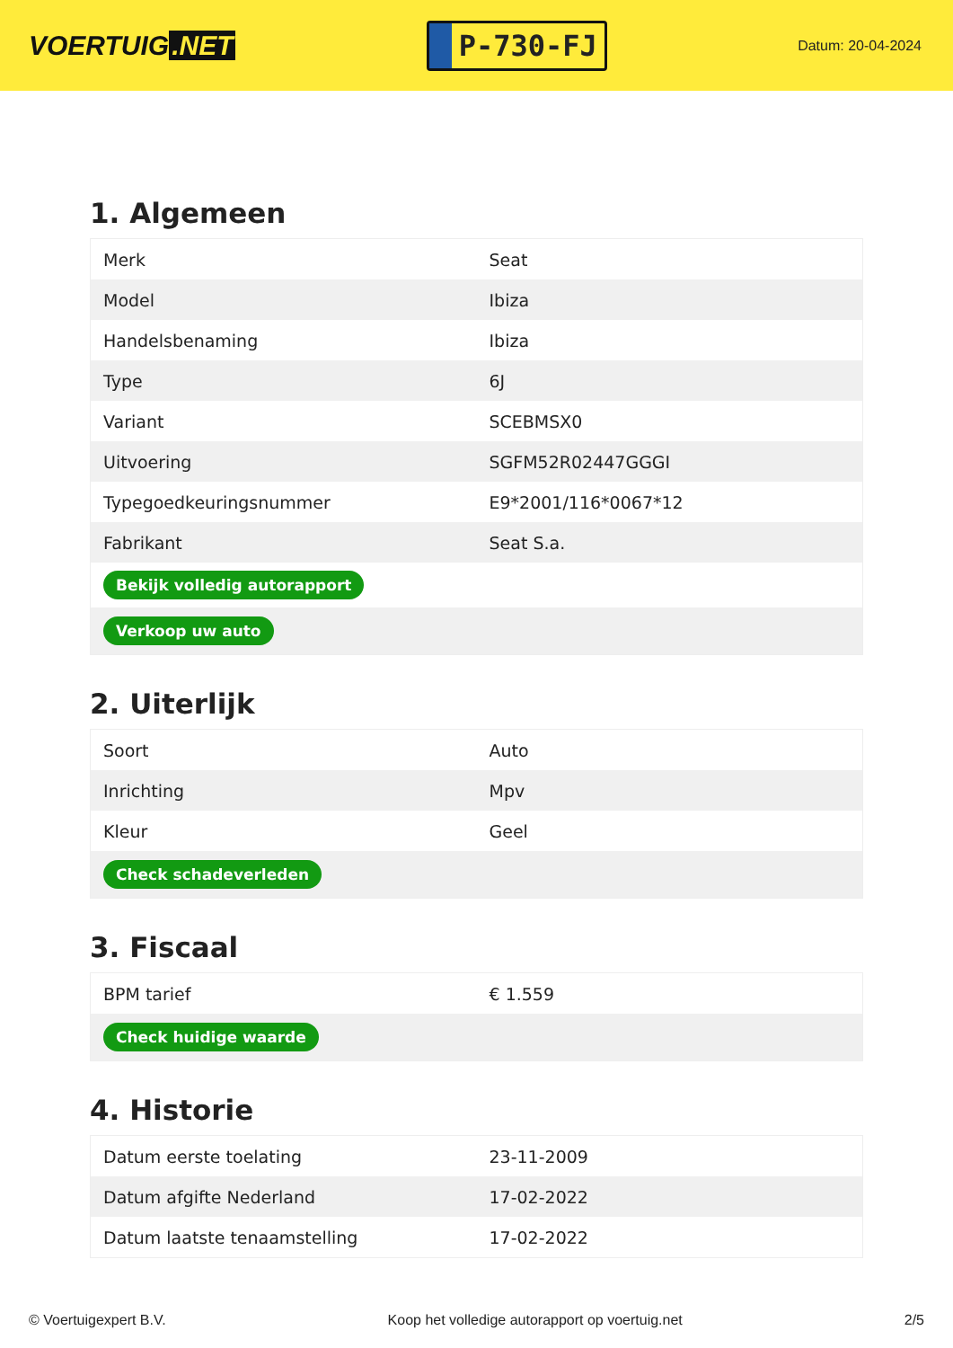VOERTUIG.NET
P-730-FJ
Datum: 20-04-2024
1. Algemeen
| Merk | Seat |
| Model | Ibiza |
| Handelsbenaming | Ibiza |
| Type | 6J |
| Variant | SCEBMSX0 |
| Uitvoering | SGFM52R02447GGGI |
| Typegoedkeuringsnummer | E9*2001/116*0067*12 |
| Fabrikant | Seat S.a. |
| Bekijk volledig autorapport | |
| Verkoop uw auto | |
2. Uiterlijk
| Soort | Auto |
| Inrichting | Mpv |
| Kleur | Geel |
| Check schadeverleden | |
3. Fiscaal
| BPM tarief | € 1.559 |
| Check huidige waarde | |
4. Historie
| Datum eerste toelating | 23-11-2009 |
| Datum afgifte Nederland | 17-02-2022 |
| Datum laatste tenaamstelling | 17-02-2022 |
© Voertuigexpert B.V. Koop het volledige autorapport op voertuig.net 2/5